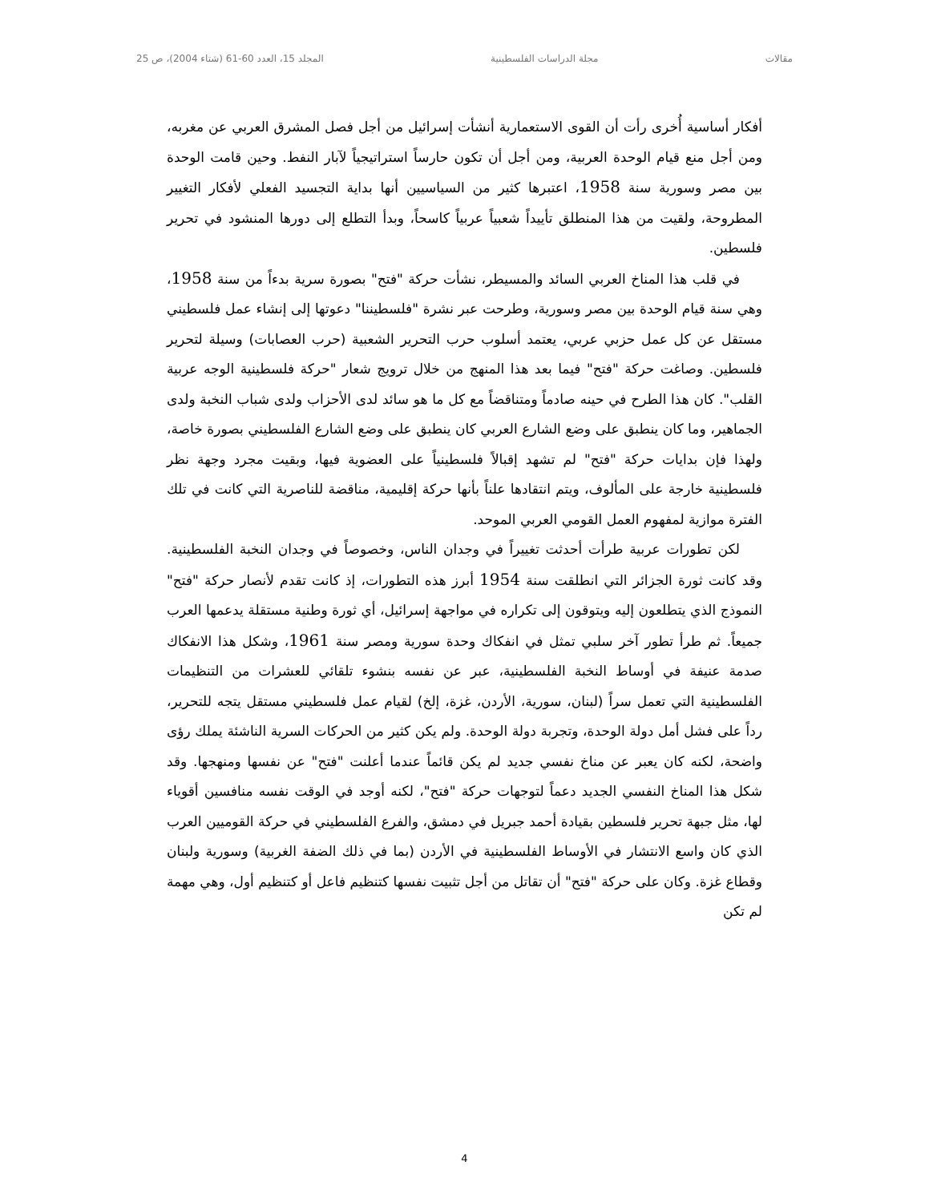مقالات مجلة الدراسات الفلسطينية المجلد 15، العدد 60-61 (شتاء 2004)، ص 25
أفكار أساسية أُخرى رأت أن القوى الاستعمارية أنشأت إسرائيل من أجل فصل المشرق العربي عن مغربه، ومن أجل منع قيام الوحدة العربية، ومن أجل أن تكون حارساً استراتيجياً لآبار النفط. وحين قامت الوحدة بين مصر وسورية سنة 1958، اعتبرها كثير من السياسيين أنها بداية التجسيد الفعلي لأفكار التغيير المطروحة، ولقيت من هذا المنطلق تأييداً شعبياً عربياً كاسحاً، وبدأ التطلع إلى دورها المنشود في تحرير فلسطين.
في قلب هذا المناخ العربي السائد والمسيطر، نشأت حركة "فتح" بصورة سرية بدءاً من سنة 1958، وهي سنة قيام الوحدة بين مصر وسورية، وطرحت عبر نشرة "فلسطيننا" دعوتها إلى إنشاء عمل فلسطيني مستقل عن كل عمل حزبي عربي، يعتمد أسلوب حرب التحرير الشعبية (حرب العصابات) وسيلة لتحرير فلسطين. وصاغت حركة "فتح" فيما بعد هذا المنهج من خلال ترويج شعار "حركة فلسطينية الوجه عربية القلب". كان هذا الطرح في حينه صادماً ومتناقضاً مع كل ما هو سائد لدى الأحزاب ولدى شباب النخبة ولدى الجماهير، وما كان ينطبق على وضع الشارع العربي كان ينطبق على وضع الشارع الفلسطيني بصورة خاصة، ولهذا فإن بدايات حركة "فتح" لم تشهد إقبالاً فلسطينياً على العضوية فيها، وبقيت مجرد وجهة نظر فلسطينية خارجة على المألوف، ويتم انتقادها علناً بأنها حركة إقليمية، مناقضة للناصرية التي كانت في تلك الفترة موازية لمفهوم العمل القومي العربي الموحد.
لكن تطورات عربية طرأت أحدثت تغييراً في وجدان الناس، وخصوصاً في وجدان النخبة الفلسطينية. وقد كانت ثورة الجزائر التي انطلقت سنة 1954 أبرز هذه التطورات، إذ كانت تقدم لأنصار حركة "فتح" النموذج الذي يتطلعون إليه ويتوقون إلى تكراره في مواجهة إسرائيل، أي ثورة وطنية مستقلة يدعمها العرب جميعاً. ثم طرأ تطور آخر سلبي تمثل في انفكاك وحدة سورية ومصر سنة 1961، وشكل هذا الانفكاك صدمة عنيفة في أوساط النخبة الفلسطينية، عبر عن نفسه بنشوء تلقائي للعشرات من التنظيمات الفلسطينية التي تعمل سراً (لبنان، سورية، الأردن، غزة، إلخ) لقيام عمل فلسطيني مستقل يتجه للتحرير، رداً على فشل أمل دولة الوحدة، وتجربة دولة الوحدة. ولم يكن كثير من الحركات السرية الناشئة يملك رؤى واضحة، لكنه كان يعبر عن مناخ نفسي جديد لم يكن قائماً عندما أعلنت "فتح" عن نفسها ومنهجها. وقد شكل هذا المناخ النفسي الجديد دعماً لتوجهات حركة "فتح"، لكنه أوجد في الوقت نفسه منافسين أقوياء لها، مثل جبهة تحرير فلسطين بقيادة أحمد جبريل في دمشق، والفرع الفلسطيني في حركة القوميين العرب الذي كان واسع الانتشار في الأوساط الفلسطينية في الأردن (بما في ذلك الضفة الغربية) وسورية ولبنان وقطاع غزة. وكان على حركة "فتح" أن تقاتل من أجل تثبيت نفسها كتنظيم فاعل أو كتنظيم أول، وهي مهمة لم تكن
4